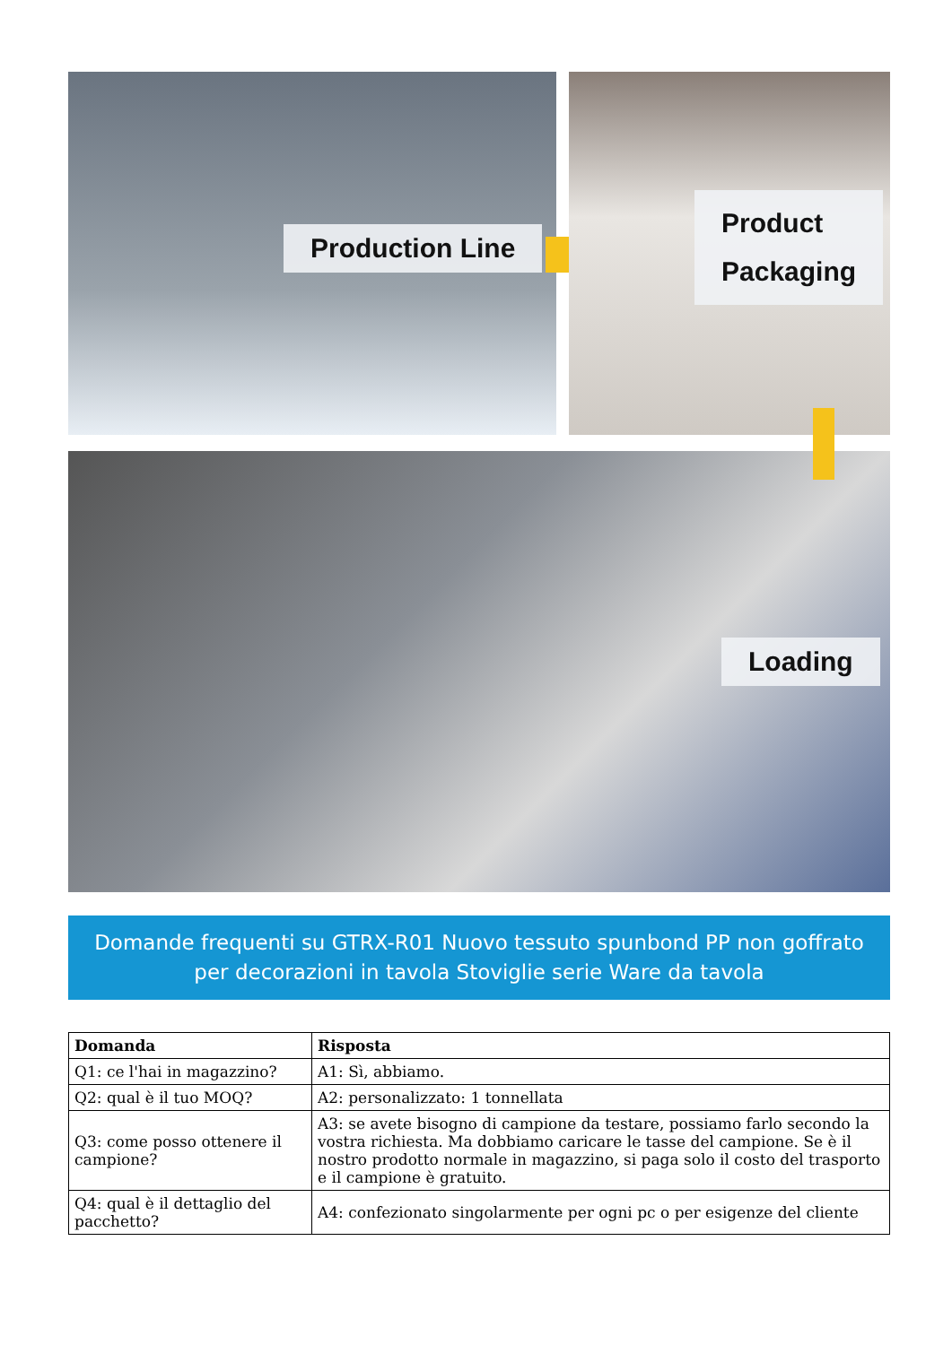Production Line
Product
Packaging
Loading
Domande frequenti su GTRX-R01 Nuovo tessuto spunbond PP non goffrato per decorazioni in tavola Stoviglie serie Ware da tavola
| Domanda | Risposta |
| --- | --- |
| Q1: ce l'hai in magazzino? | A1: Sì, abbiamo. |
| Q2: qual è il tuo MOQ? | A2: personalizzato: 1 tonnellata |
| Q3: come posso ottenere il campione? | A3: se avete bisogno di campione da testare, possiamo farlo secondo la vostra richiesta. Ma dobbiamo caricare le tasse del campione. Se è il nostro prodotto normale in magazzino, si paga solo il costo del trasporto e il campione è gratuito. |
| Q4: qual è il dettaglio del pacchetto? | A4: confezionato singolarmente per ogni pc o per esigenze del cliente |